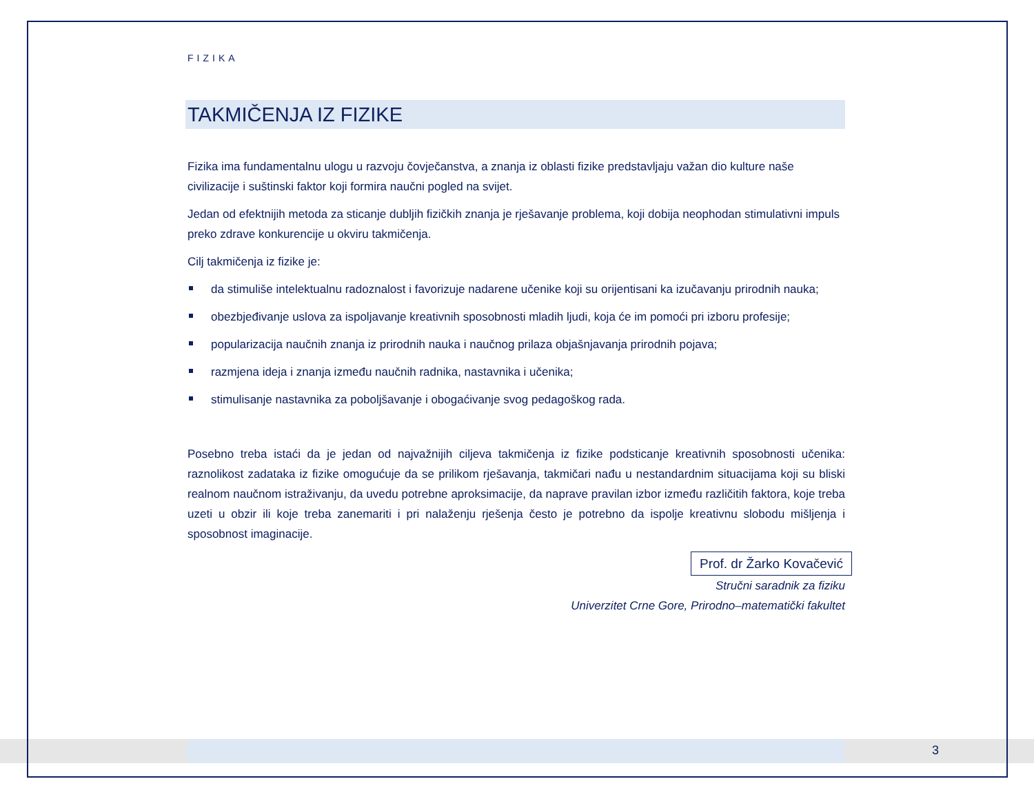FIZIKA
TAKMIČENJA IZ FIZIKE
Fizika ima fundamentalnu ulogu u razvoju čovječanstva, a znanja iz oblasti fizike predstavljaju važan dio kulture naše civilizacije i suštinski faktor koji formira naučni pogled na svijet.
Jedan od efektnijih metoda za sticanje dubljih fizičkih znanja je rješavanje problema, koji dobija neophodan stimulativni impuls preko zdrave konkurencije u okviru takmičenja.
Cilj takmičenja iz fizike je:
da stimuliše intelektualnu radoznalost i favorizuje nadarene učenike koji su orijentisani ka izučavanju prirodnih nauka;
obezbjeđivanje uslova za ispoljavanje kreativnih sposobnosti mladih ljudi, koja će im pomoći pri izboru profesije;
popularizacija naučnih znanja iz prirodnih nauka i naučnog prilaza objašnjavanja prirodnih pojava;
razmjena ideja i znanja između naučnih radnika, nastavnika i učenika;
stimulisanje nastavnika za poboljšavanje i obogaćivanje svog pedagoškog rada.
Posebno treba istaći da je jedan od najvažnijih ciljeva takmičenja iz fizike podsticanje kreativnih sposobnosti učenika: raznolikost zadataka iz fizike omogućuje da se prilikom rješavanja, takmičari nađu u nestandardnim situacijama koji su bliski realnom naučnom istraživanju, da uvedu potrebne aproksimacije, da naprave pravilan izbor između različitih faktora, koje treba uzeti u obzir ili koje treba zanemariti i pri nalaženju rješenja često je potrebno da ispolje kreativnu slobodu mišljenja i sposobnost imaginacije.
Prof. dr Žarko Kovačević
Stručni saradnik za fiziku
Univerzitet Crne Gore, Prirodno–matematički fakultet
3